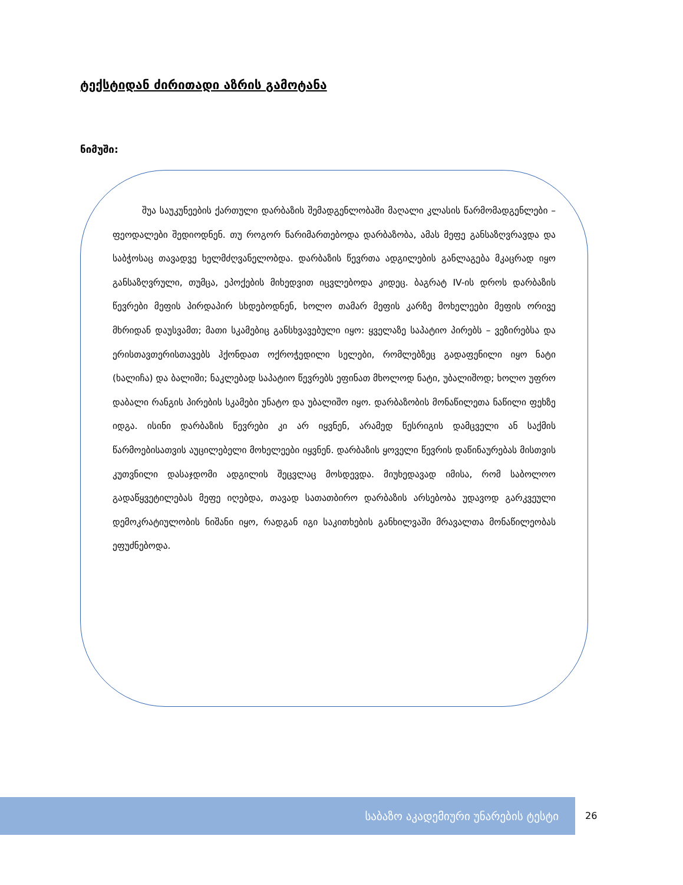ტექსტიდან ძირითადი აზრის გამოტანა
ნიმუში:
შუა საუკუნეების ქართული დარბაზის შემადგენლობაში მაღალი კლასის წარმომადგენლები – ფეოდალები შედიოდნენ. თუ როგორ წარიმართებოდა დარბაზობა, ამას მეფე განსაზღვრავდა და საბჭოსაც თავადვე ხელმძღვანელობდა. დარბაზის წევრთა ადგილების განლაგება მკაცრად იყო განსაზღვრული, თუმცა, ეპოქების მიხედვით იცვლებოდა კიდეც. ბაგრატ IV-ის დროს დარბაზის წევრები მეფის პირდაპირ სხდებოდნენ, ხოლო თამარ მეფის კარზე მოხელეები მეფის ორივე მხრიდან დაუსვამთ; მათი სკამებიც განსხვავებული იყო: ყველაზე საპატიო პირებს – ვეზირებსა და ერისთავთერისთავებს ჰქონდათ ოქროჭედილი სელები, რომლებზეც გადაფენილი იყო ნატი (ხალიჩა) და ბალიში; ნაკლებად საპატიო წევრებს ეფინათ მხოლოდ ნატი, უბალიშოდ; ხოლო უფრო დაბალი რანგის პირების სკამები უნატო და უბალიშო იყო. დარბაზობის მონაწილეთა ნაწილი ფეხზე იდგა. ისინი დარბაზის წევრები კი არ იყვნენ, არამედ წესრიგის დამცველი ან საქმის წარმოებისათვის აუცილებელი მოხელეები იყვნენ. დარბაზის ყოველი წევრის დაწინაურებას მისთვის კუთვნილი დასაჯდომი ადგილის შეცვლაც მოსდევდა. მიუხედავად იმისა, რომ საბოლოო გადაწყვეტილებას მეფე იღებდა, თავად სათათბირო დარბაზის არსებობა უდავოდ გარკვეული დემოკრატიულობის ნიშანი იყო, რადგან იგი საკითხების განხილვაში მრავალთა მონაწილეობას ეფუძნებოდა.
საბაზო აკადემიური უნარების ტესტი
26